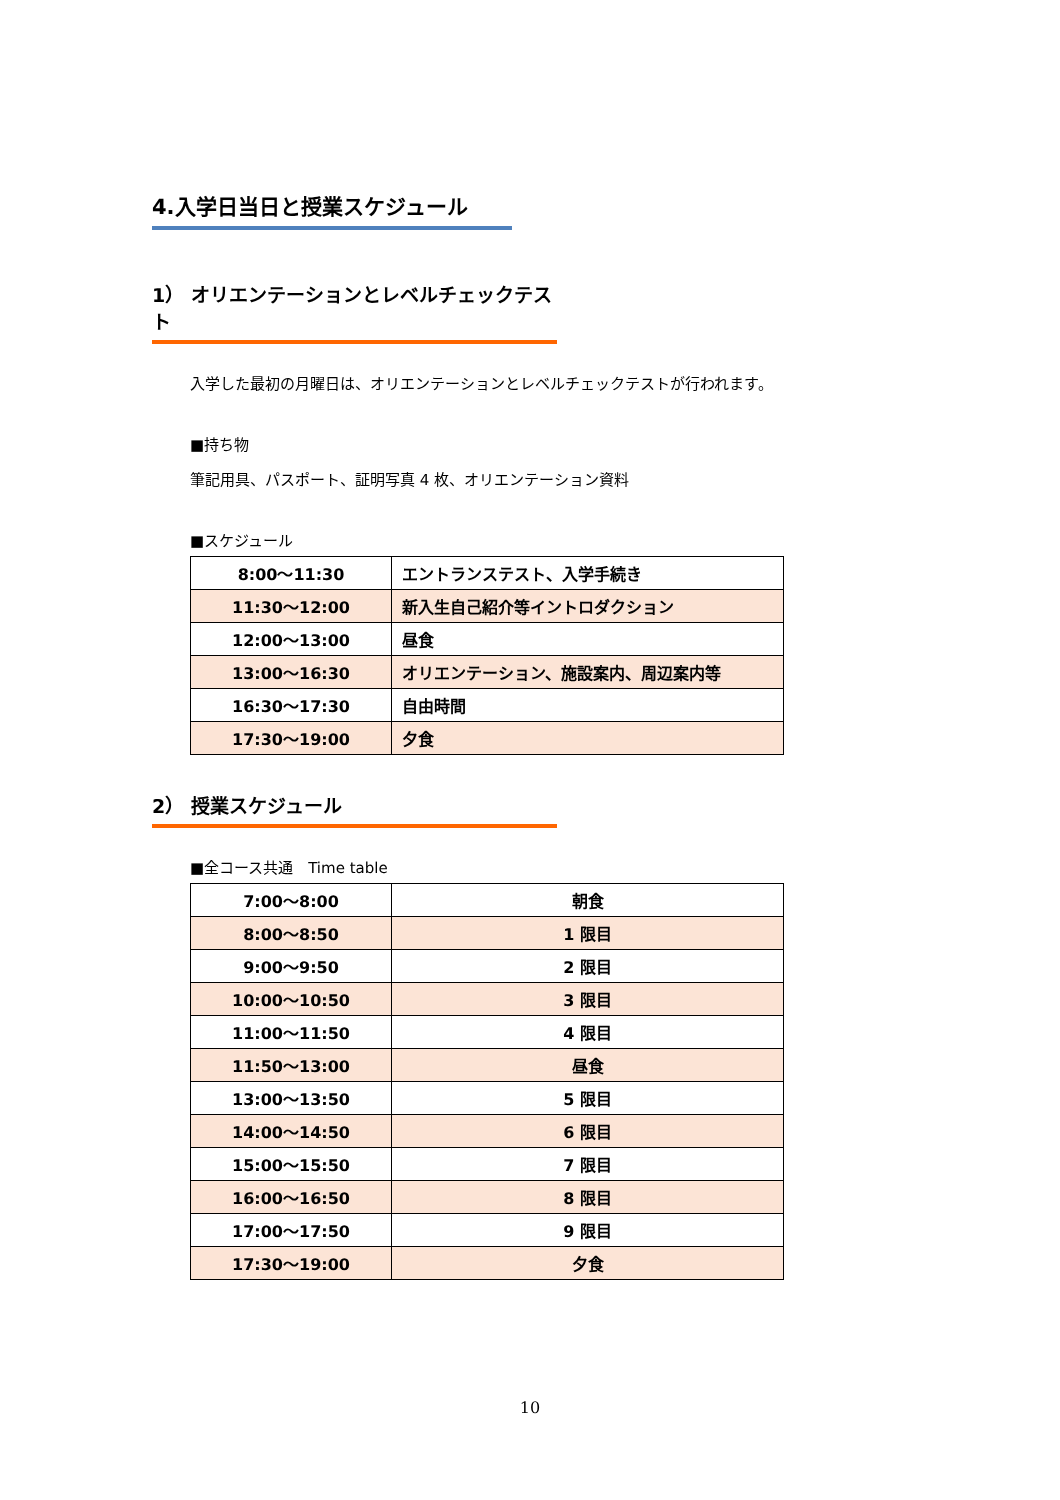4.入学日当日と授業スケジュール
1） オリエンテーションとレベルチェックテスト
入学した最初の月曜日は、オリエンテーションとレベルチェックテストが行われます。
■持ち物
筆記用具、パスポート、証明写真 4 枚、オリエンテーション資料
■スケジュール
| 8:00～11:30 | エントランステスト、入学手続き |
| 11:30～12:00 | 新入生自己紹介等イントロダクション |
| 12:00～13:00 | 昼食 |
| 13:00～16:30 | オリエンテーション、施設案内、周辺案内等 |
| 16:30～17:30 | 自由時間 |
| 17:30～19:00 | 夕食 |
2） 授業スケジュール
■全コース共通　Time table
| 7:00～8:00 | 朝食 |
| 8:00～8:50 | 1 限目 |
| 9:00～9:50 | 2 限目 |
| 10:00～10:50 | 3 限目 |
| 11:00～11:50 | 4 限目 |
| 11:50～13:00 | 昼食 |
| 13:00～13:50 | 5 限目 |
| 14:00～14:50 | 6 限目 |
| 15:00～15:50 | 7 限目 |
| 16:00～16:50 | 8 限目 |
| 17:00～17:50 | 9 限目 |
| 17:30～19:00 | 夕食 |
10